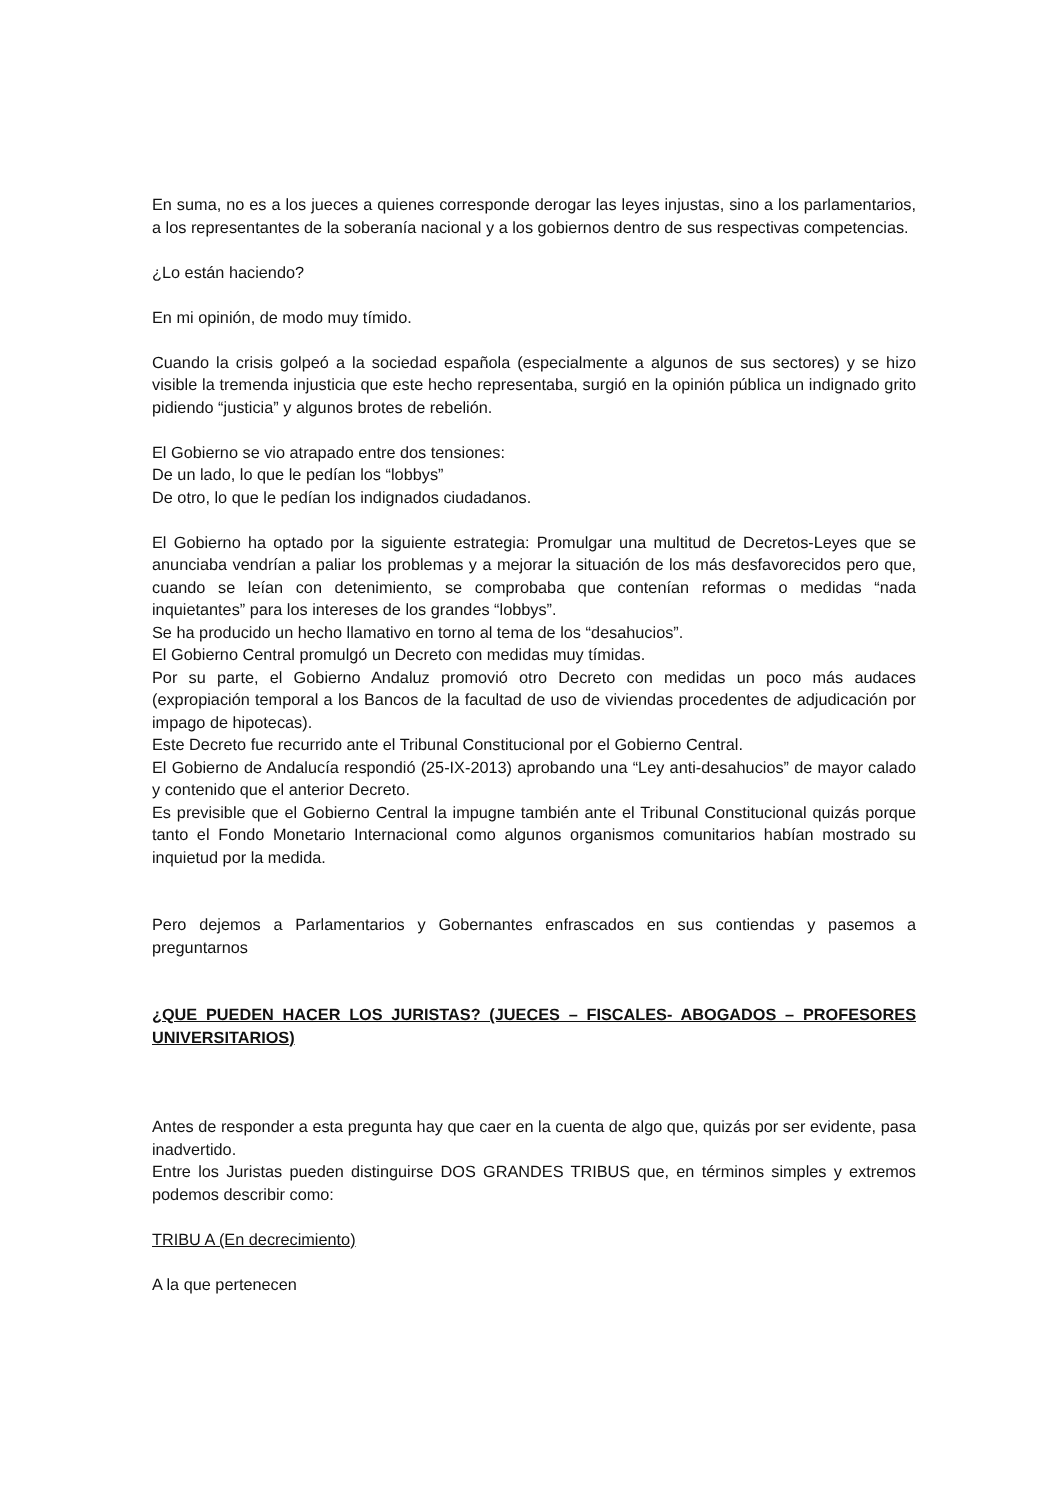En suma, no es a los jueces a quienes corresponde derogar las leyes injustas, sino a los parlamentarios, a los representantes de la soberanía nacional y a los gobiernos dentro de sus respectivas competencias.
¿Lo están haciendo?
En mi opinión, de modo muy tímido.
Cuando la crisis golpeó a la sociedad española (especialmente a algunos de sus sectores) y se hizo visible la tremenda injusticia que este hecho representaba, surgió en la opinión pública un indignado grito pidiendo “justicia” y algunos brotes de rebelión.
El Gobierno se vio atrapado entre dos tensiones:
De un lado, lo que le pedían los “lobbys”
De otro, lo que le pedían los indignados ciudadanos.
El Gobierno ha optado por la siguiente estrategia: Promulgar una multitud de Decretos-Leyes que se anunciaba vendrían a paliar los problemas y a mejorar la situación de los más desfavorecidos pero que, cuando se leían con detenimiento, se comprobaba que contenían reformas o medidas “nada inquietantes” para los intereses de los grandes “lobbys”.
Se ha producido un hecho llamativo en torno al tema de los “desahucios”.
El Gobierno Central promulgó un Decreto con medidas muy tímidas.
Por su parte, el Gobierno Andaluz promovió otro Decreto con medidas un poco más audaces (expropiación temporal a los Bancos de la facultad de uso de viviendas procedentes de adjudicación por impago de hipotecas).
Este Decreto fue recurrido ante el Tribunal Constitucional por el Gobierno Central.
El Gobierno de Andalucía respondió (25-IX-2013) aprobando una “Ley anti-desahucios” de mayor calado y contenido que el anterior Decreto.
Es previsible que el Gobierno Central la impugne también ante el Tribunal Constitucional quizás porque tanto el Fondo Monetario Internacional como algunos organismos comunitarios habían mostrado su inquietud por la medida.
Pero dejemos a Parlamentarios y Gobernantes enfrascados en sus contiendas y pasemos a preguntarnos
¿QUE PUEDEN HACER LOS JURISTAS? (JUECES – FISCALES- ABOGADOS – PROFESORES UNIVERSITARIOS)
Antes de responder a esta pregunta hay que caer en la cuenta de algo que, quizás por ser evidente, pasa inadvertido.
Entre los Juristas pueden distinguirse DOS GRANDES TRIBUS que, en términos simples y extremos podemos describir como:
TRIBU A (En decrecimiento)
A la que pertenecen